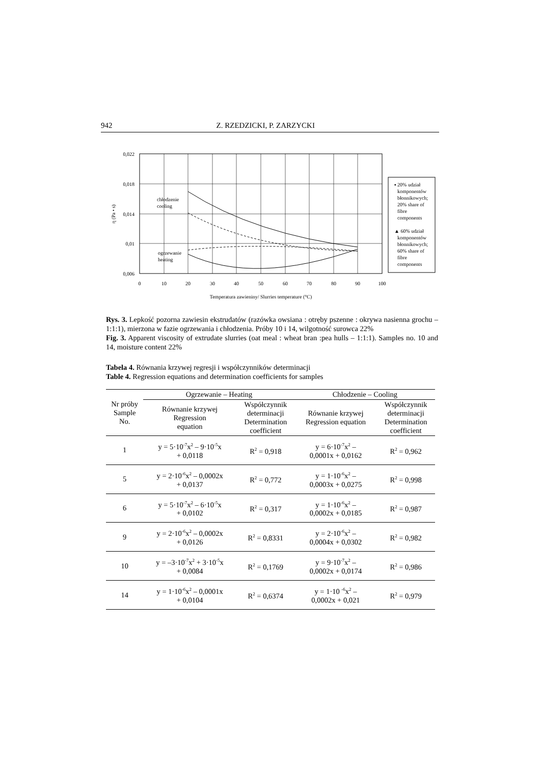942 Z. RZEDZICKI, P. ZARZYCKI
0,022
0,018
0,014
0,01
0,006
0
10
20
30
40
50
60
70
80
90
100
Temperatura zawieniny/ Slurries temperature (°C)
η (Pa • s)
chłodzenie
cooling
ogrzewanie
heating
▪ 20% udział
komponentów
błonnikowych;
20% share of
fibre
components
▲ 60% udział
komponentów
błonnikowych;
60% share of
fibre
components
Rys. 3. Lepkość pozorna zawiesin ekstrudatów (razówka owsiana : otręby pszenne : okrywa nasienna grochu – 1:1:1), mierzona w fazie ogrzewania i chłodzenia. Próby 10 i 14, wilgotność surowca 22%
Fig. 3. Apparent viscosity of extrudate slurries (oat meal : wheat bran :pea hulls – 1:1:1). Samples no. 10 and 14, moisture content 22%
Tabela 4. Równania krzywej regresji i współczynników determinacji
Table 4. Regression equations and determination coefficients for samples
| Nr próby Sample No. | Ogrzewanie – Heating | | Chłodzenie – Cooling | |
| --- | --- | --- | --- | --- |
| | Równanie krzywej Regression equation | Współczynnik determinacji Determination coefficient | Równanie krzywej Regression equation | Współczynnik determinacji Determination coefficient |
| 1 | y = 5·10<sup>-7</sup>x<sup>2</sup> – 9·10<sup>-5</sup>x + 0,0118 | R<sup>2</sup> = 0,918 | y = 6·10<sup>-7</sup>x<sup>2</sup> – 0,0001x + 0,0162 | R<sup>2</sup> = 0,962 |
| 5 | y = 2·10<sup>-6</sup>x<sup>2</sup> – 0,0002x + 0,0137 | R<sup>2</sup> = 0,772 | y = 1·10<sup>-6</sup>x<sup>2</sup> – 0,0003x + 0,0275 | R<sup>2</sup> = 0,998 |
| 6 | y = 5·10<sup>-7</sup>x<sup>2</sup> – 6·10<sup>-5</sup>x + 0,0102 | R<sup>2</sup> = 0,317 | y = 1·10<sup>-6</sup>x<sup>2</sup> – 0,0002x + 0,0185 | R<sup>2</sup> = 0,987 |
| 9 | y = 2·10<sup>-6</sup>x<sup>2</sup> – 0,0002x + 0,0126 | R<sup>2</sup> = 0,8331 | y = 2·10<sup>-6</sup>x<sup>2</sup> – 0,0004x + 0,0302 | R<sup>2</sup> = 0,982 |
| 10 | y = –3·10<sup>-7</sup>x<sup>2</sup> + 3·10<sup>-5</sup>x + 0,0084 | R<sup>2</sup> = 0,1769 | y = 9·10<sup>-7</sup>x<sup>2</sup> – 0,0002x + 0,0174 | R<sup>2</sup> = 0,986 |
| 14 | y = 1·10<sup>-6</sup>x<sup>2</sup> – 0,0001x + 0,0104 | R<sup>2</sup> = 0,6374 | y = 1·10 <sup>-6</sup>x<sup>2</sup> – 0,0002x + 0,021 | R<sup>2</sup> = 0,979 |